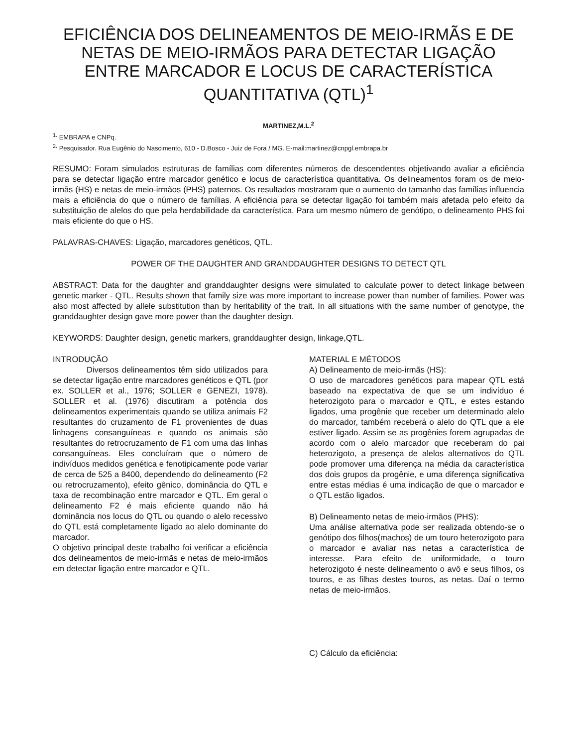EFICIÊNCIA DOS DELINEAMENTOS DE MEIO-IRMÃS E DE NETAS DE MEIO-IRMÃOS PARA DETECTAR LIGAÇÃO ENTRE MARCADOR E LOCUS DE CARACTERÍSTICA QUANTITATIVA (QTL)<sup>1</sup>
MARTINEZ,M.L.<sup>2</sup>
<sup>1.</sup> EMBRAPA e CNPq.
<sup>2.</sup> Pesquisador. Rua Eugênio do Nascimento, 610 - D.Bosco - Juiz de Fora / MG. E-mail:martinez@cnpgl.embrapa.br
RESUMO: Foram simulados estruturas de famílias com diferentes números de descendentes objetivando avaliar a eficiência para se detectar ligação entre marcador genético e locus de característica quantitativa. Os delineamentos foram os de meio-irmãs (HS) e netas de meio-irmãos (PHS) paternos. Os resultados mostraram que o aumento do tamanho das famílias influencia mais a eficiência do que o número de famílias. A eficiência para se detectar ligação foi também mais afetada pelo efeito da substituição de alelos do que pela herdabilidade da característica. Para um mesmo número de genótipo, o delineamento PHS foi mais eficiente do que o HS.
PALAVRAS-CHAVES: Ligação, marcadores genéticos, QTL.
POWER OF THE DAUGHTER AND GRANDDAUGHTER DESIGNS TO DETECT QTL
ABSTRACT: Data for the daughter and granddaughter designs were simulated to calculate power to detect linkage between genetic marker - QTL. Results shown that family size was more important to increase power than number of families. Power was also most affected by allele substitution than by heritability of the trait. In all situations with the same number of genotype, the granddaughter design gave more power than the daughter design.
KEYWORDS: Daughter design, genetic markers, granddaughter design, linkage,QTL.
INTRODUÇÃO
Diversos delineamentos têm sido utilizados para se detectar ligação entre marcadores genéticos e QTL (por ex. SOLLER et al., 1976; SOLLER e GENEZI, 1978). SOLLER et al. (1976) discutiram a potência dos delineamentos experimentais quando se utiliza animais F2 resultantes do cruzamento de F1 provenientes de duas linhagens consanguíneas e quando os animais são resultantes do retrocruzamento de F1 com uma das linhas consanguíneas. Eles concluíram que o número de indivíduos medidos genética e fenotipicamente pode variar de cerca de 525 a 8400, dependendo do delineamento (F2 ou retrocruzamento), efeito gênico, dominância do QTL e taxa de recombinação entre marcador e QTL. Em geral o delineamento F2 é mais eficiente quando não há dominância nos locus do QTL ou quando o alelo recessivo do QTL está completamente ligado ao alelo dominante do marcador.
O objetivo principal deste trabalho foi verificar a eficiência dos delineamentos de meio-irmãs e netas de meio-irmãos em detectar ligação entre marcador e QTL.
MATERIAL E MÉTODOS
A) Delineamento de meio-irmãs (HS):
O uso de marcadores genéticos para mapear QTL está baseado na expectativa de que se um indivíduo é heterozigoto para o marcador e QTL, e estes estando ligados, uma progênie que receber um determinado alelo do marcador, também receberá o alelo do QTL que a ele estiver ligado. Assim se as progênies forem agrupadas de acordo com o alelo marcador que receberam do pai heterozigoto, a presença de alelos alternativos do QTL pode promover uma diferença na média da característica dos dois grupos da progênie, e uma diferença significativa entre estas médias é uma indicação de que o marcador e o QTL estão ligados.
B) Delineamento netas de meio-irmãos (PHS):
Uma análise alternativa pode ser realizada obtendo-se o genótipo dos filhos(machos) de um touro heterozigoto para o marcador e avaliar nas netas a característica de interesse. Para efeito de uniformidade, o touro heterozigoto é neste delineamento o avô e seus filhos, os touros, e as filhas destes touros, as netas. Daí o termo netas de meio-irmãos.
C) Cálculo da eficiência: